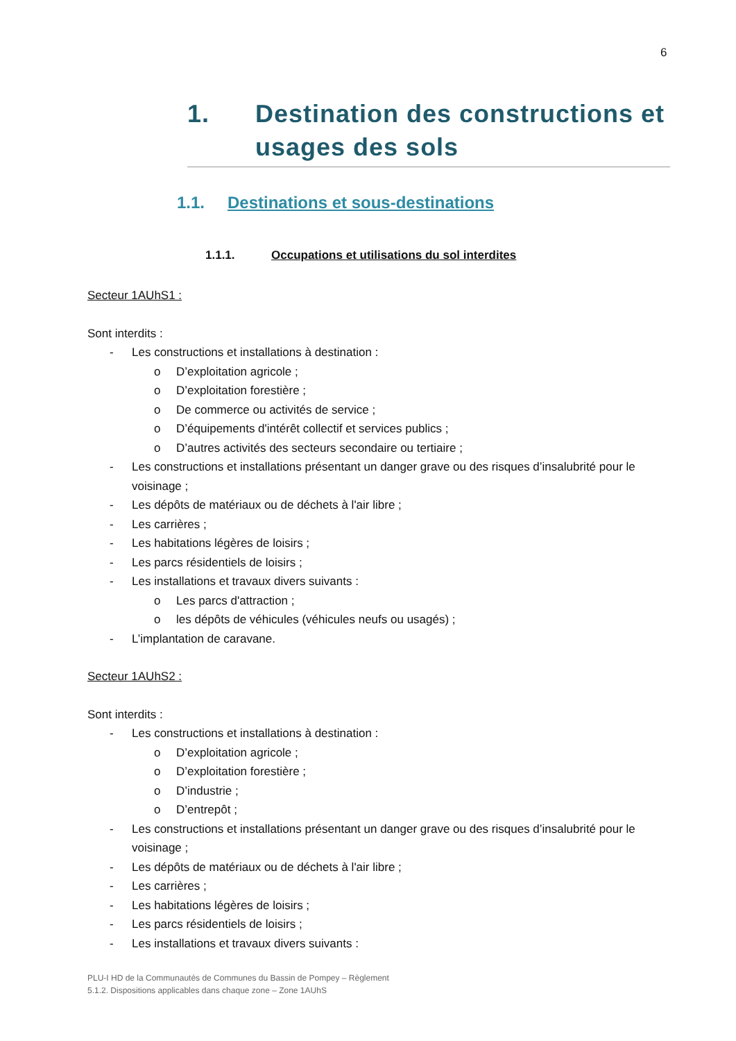6
1. Destination des constructions et usages des sols
1.1. Destinations et sous-destinations
1.1.1. Occupations et utilisations du sol interdites
Secteur 1AUhS1 :
Sont interdits :
- Les constructions et installations à destination :
o D’exploitation agricole ;
o D’exploitation forestière ;
o De commerce ou activités de service ;
o D’équipements d'intérêt collectif et services publics ;
o D’autres activités des secteurs secondaire ou tertiaire ;
- Les constructions et installations présentant un danger grave ou des risques d’insalubrité pour le voisinage ;
- Les dépôts de matériaux ou de déchets à l'air libre ;
- Les carrières ;
- Les habitations légères de loisirs ;
- Les parcs résidentiels de loisirs ;
- Les installations et travaux divers suivants :
o Les parcs d'attraction ;
o les dépôts de véhicules (véhicules neufs ou usagés) ;
- L’implantation de caravane.
Secteur 1AUhS2 :
Sont interdits :
- Les constructions et installations à destination :
o D’exploitation agricole ;
o D’exploitation forestière ;
o D’industrie ;
o D’entrepôt ;
- Les constructions et installations présentant un danger grave ou des risques d’insalubrité pour le voisinage ;
- Les dépôts de matériaux ou de déchets à l'air libre ;
- Les carrières ;
- Les habitations légères de loisirs ;
- Les parcs résidentiels de loisirs ;
- Les installations et travaux divers suivants :
PLU-I HD de la Communautés de Communes du Bassin de Pompey – Règlement
5.1.2. Dispositions applicables dans chaque zone – Zone 1AUhS